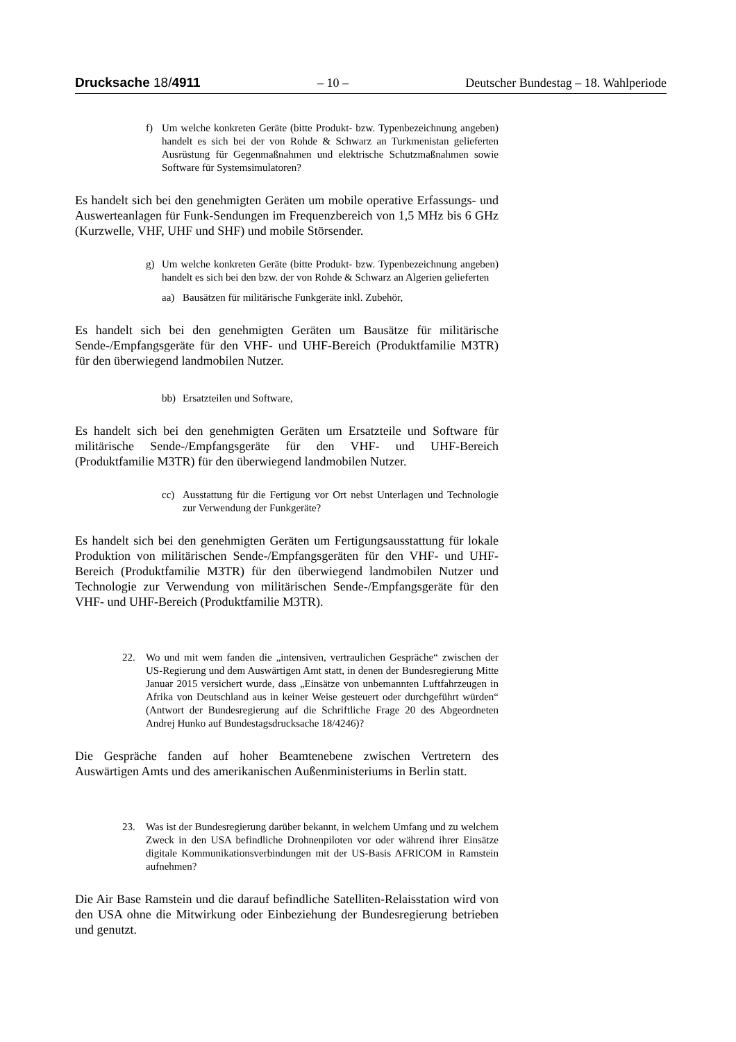Drucksache 18/4911 – 10 – Deutscher Bundestag – 18. Wahlperiode
f) Um welche konkreten Geräte (bitte Produkt- bzw. Typenbezeichnung angeben) handelt es sich bei der von Rohde & Schwarz an Turkmenistan gelieferten Ausrüstung für Gegenmaßnahmen und elektrische Schutzmaßnahmen sowie Software für Systemsimulatoren?
Es handelt sich bei den genehmigten Geräten um mobile operative Erfassungs- und Auswerteanlagen für Funk-Sendungen im Frequenzbereich von 1,5 MHz bis 6 GHz (Kurzwelle, VHF, UHF und SHF) und mobile Störsender.
g) Um welche konkreten Geräte (bitte Produkt- bzw. Typenbezeichnung angeben) handelt es sich bei den bzw. der von Rohde & Schwarz an Algerien gelieferten
aa) Bausätzen für militärische Funkgeräte inkl. Zubehör,
Es handelt sich bei den genehmigten Geräten um Bausätze für militärische Sende-/Empfangsgeräte für den VHF- und UHF-Bereich (Produktfamilie M3TR) für den überwiegend landmobilen Nutzer.
bb) Ersatzteilen und Software,
Es handelt sich bei den genehmigten Geräten um Ersatzteile und Software für militärische Sende-/Empfangsgeräte für den VHF- und UHF-Bereich (Produktfamilie M3TR) für den überwiegend landmobilen Nutzer.
cc) Ausstattung für die Fertigung vor Ort nebst Unterlagen und Technologie zur Verwendung der Funkgeräte?
Es handelt sich bei den genehmigten Geräten um Fertigungsausstattung für lokale Produktion von militärischen Sende-/Empfangsgeräten für den VHF- und UHF-Bereich (Produktfamilie M3TR) für den überwiegend landmobilen Nutzer und Technologie zur Verwendung von militärischen Sende-/Empfangsgeräte für den VHF- und UHF-Bereich (Produktfamilie M3TR).
22. Wo und mit wem fanden die „intensiven, vertraulichen Gespräche“ zwischen der US-Regierung und dem Auswärtigen Amt statt, in denen der Bundesregierung Mitte Januar 2015 versichert wurde, dass „Einsätze von unbemannten Luftfahrzeugen in Afrika von Deutschland aus in keiner Weise gesteuert oder durchgeführt würden“ (Antwort der Bundesregierung auf die Schriftliche Frage 20 des Abgeordneten Andrej Hunko auf Bundestagsdrucksache 18/4246)?
Die Gespräche fanden auf hoher Beamtenebene zwischen Vertretern des Auswärtigen Amts und des amerikanischen Außenministeriums in Berlin statt.
23. Was ist der Bundesregierung darüber bekannt, in welchem Umfang und zu welchem Zweck in den USA befindliche Drohnenpiloten vor oder während ihrer Einsätze digitale Kommunikationsverbindungen mit der US-Basis AFRICOM in Ramstein aufnehmen?
Die Air Base Ramstein und die darauf befindliche Satelliten-Relaisstation wird von den USA ohne die Mitwirkung oder Einbeziehung der Bundesregierung betrieben und genutzt.